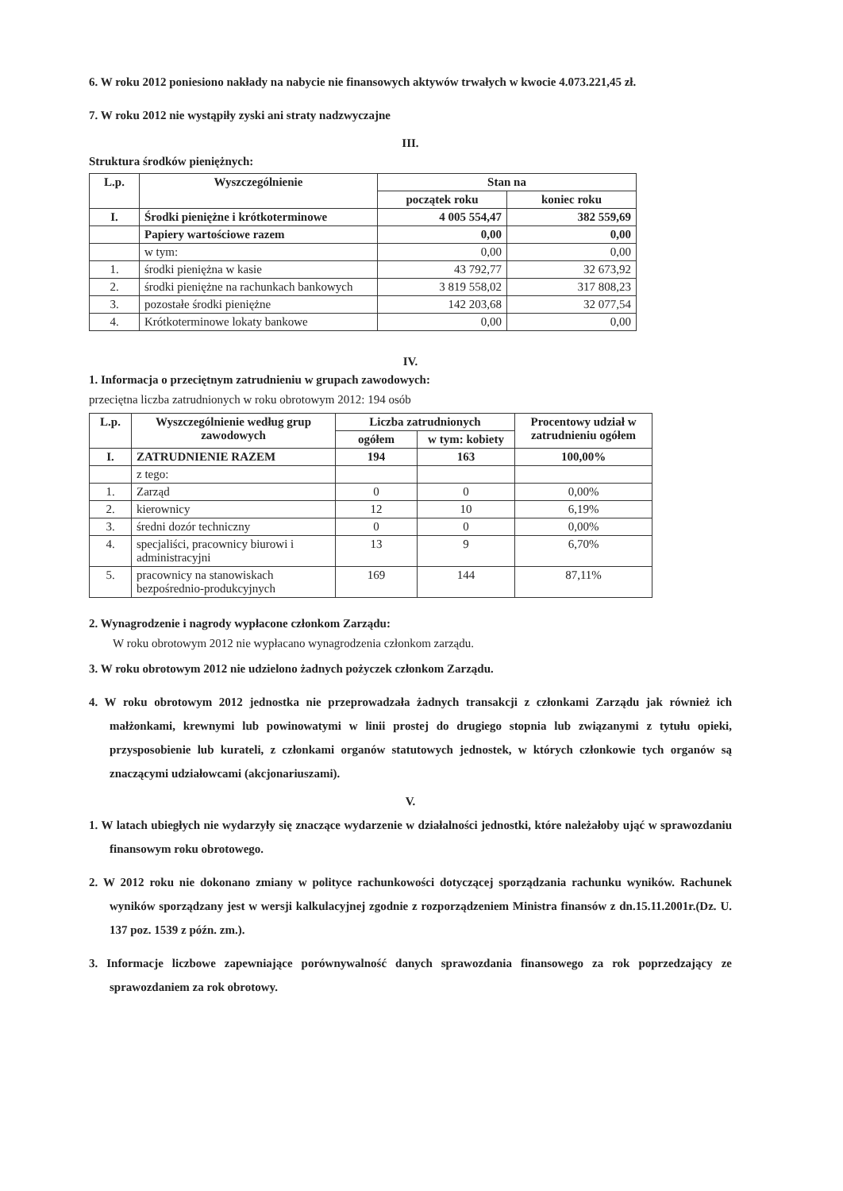6. W roku 2012 poniesiono nakłady na nabycie nie finansowych aktywów trwałych w kwocie 4.073.221,45 zł.
7. W roku 2012 nie wystąpiły zyski ani straty nadzwyczajne
III.
Struktura środków pieniężnych:
| L.p. | Wyszczególnienie | Stan na | |
| --- | --- | --- | --- |
| | | początek roku | koniec roku |
| I. | Środki pieniężne i krótkoterminowe | 4 005 554,47 | 382 559,69 |
| | Papiery wartościowe razem | 0,00 | 0,00 |
| | w tym: | 0,00 | 0,00 |
| 1. | środki pieniężna w kasie | 43 792,77 | 32 673,92 |
| 2. | środki pieniężne na rachunkach bankowych | 3 819 558,02 | 317 808,23 |
| 3. | pozostałe środki pieniężne | 142 203,68 | 32 077,54 |
| 4. | Krótkoterminowe lokaty bankowe | 0,00 | 0,00 |
IV.
1. Informacja o przeciętnym zatrudnieniu w grupach zawodowych:
przeciętna liczba zatrudnionych w roku obrotowym 2012: 194 osób
| L.p. | Wyszczególnienie według grup zawodowych | Liczba zatrudnionych | | Procentowy udział w zatrudnieniu ogółem |
| --- | --- | --- | --- | --- |
| | | ogółem | w tym: kobiety | |
| I. | ZATRUDNIENIE RAZEM | 194 | 163 | 100,00% |
| | z tego: | | | |
| 1. | Zarząd | 0 | 0 | 0,00% |
| 2. | kierownicy | 12 | 10 | 6,19% |
| 3. | średni dozór techniczny | 0 | 0 | 0,00% |
| 4. | specjaliści, pracownicy biurowi i administracyjni | 13 | 9 | 6,70% |
| 5. | pracownicy na stanowiskach bezpośrednio-produkcyjnych | 169 | 144 | 87,11% |
2. Wynagrodzenie i nagrody wypłacone członkom Zarządu:
W roku obrotowym 2012 nie wypłacano wynagrodzenia członkom zarządu.
3. W roku obrotowym 2012 nie udzielono żadnych pożyczek członkom Zarządu.
4. W roku obrotowym 2012 jednostka nie przeprowadzała żadnych transakcji z członkami Zarządu jak również ich małżonkami, krewnymi lub powinowatymi w linii prostej do drugiego stopnia lub związanymi z tytułu opieki, przysposobienie lub kurateli, z członkami organów statutowych jednostek, w których członkowie tych organów są znaczącymi udziałowcami (akcjonariuszami).
V.
1. W latach ubiegłych nie wydarzyły się znaczące wydarzenie w działalności jednostki, które należałoby ująć w sprawozdaniu finansowym roku obrotowego.
2. W 2012 roku nie dokonano zmiany w polityce rachunkowości dotyczącej sporządzania rachunku wyników. Rachunek wyników sporządzany jest w wersji kalkulacyjnej zgodnie z rozporządzeniem Ministra finansów z dn.15.11.2001r.(Dz. U. 137 poz. 1539 z późn. zm.).
3. Informacje liczbowe zapewniające porównywalność danych sprawozdania finansowego za rok poprzedzający ze sprawozdaniem za rok obrotowy.